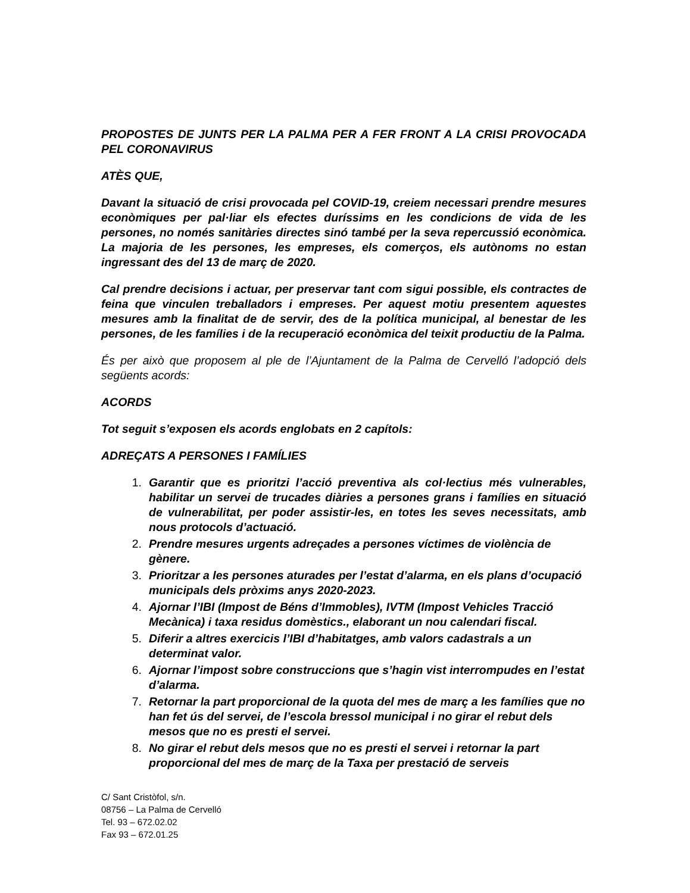PROPOSTES DE JUNTS PER LA PALMA PER A FER FRONT A LA CRISI PROVOCADA PEL CORONAVIRUS
ATÈS QUE,
Davant la situació de crisi provocada pel COVID-19, creiem necessari prendre mesures econòmiques per pal·liar els efectes duríssims en les condicions de vida de les persones, no només sanitàries directes sinó també per la seva repercussió econòmica. La majoria de les persones, les empreses, els comerços, els autònoms no estan ingressant des del 13 de març de 2020.
Cal prendre decisions i actuar, per preservar tant com sigui possible, els contractes de feina que vinculen treballadors i empreses. Per aquest motiu presentem aquestes mesures amb la finalitat de de servir, des de la política municipal, al benestar de les persones, de les famílies i de la recuperació econòmica del teixit productiu de la Palma.
És per això que proposem al ple de l’Ajuntament de la Palma de Cervelló l’adopció dels següents acords:
ACORDS
Tot seguit s’exposen els acords englobats en 2 capítols:
ADREÇATS A PERSONES I FAMÍLIES
1. Garantir que es prioritzi l’acció preventiva als col·lectius més vulnerables, habilitar un servei de trucades diàries a persones grans i famílies en situació de vulnerabilitat, per poder assistir-les, en totes les seves necessitats, amb nous protocols d’actuació.
2. Prendre mesures urgents adreçades a persones víctimes de violència de gènere.
3. Prioritzar a les persones aturades per l’estat d’alarma, en els plans d’ocupació municipals dels pròxims anys 2020-2023.
4. Ajornar l’IBI (Impost de Béns d’Immobles), IVTM (Impost Vehicles Tracció Mecànica) i taxa residus domèstics., elaborant un nou calendari fiscal.
5. Diferir a altres exercicis l’IBI d’habitatges, amb valors cadastrals a un determinat valor.
6. Ajornar l’impost sobre construccions que s’hagin vist interrompudes en l’estat d’alarma.
7. Retornar la part proporcional de la quota del mes de març a les famílies que no han fet ús del servei, de l’escola bressol municipal i no girar el rebut dels mesos que no es presti el servei.
8. No girar el rebut dels mesos que no es presti el servei i retornar la part proporcional del mes de març de la Taxa per prestació de serveis
C/ Sant Cristòfol, s/n.
08756 – La Palma de Cervelló
Tel. 93 – 672.02.02
Fax 93 – 672.01.25